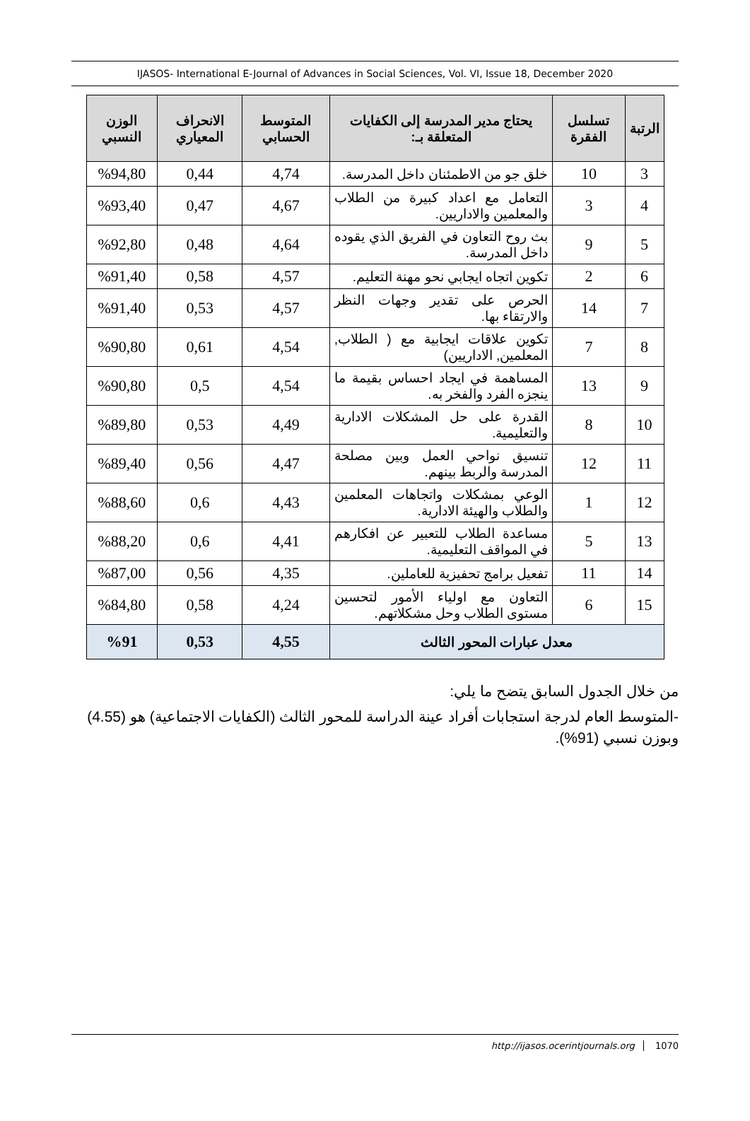IJASOS- International E-Journal of Advances in Social Sciences, Vol. VI, Issue 18, December 2020
| الرتبة | تسلسل الفقرة | يحتاج مدير المدرسة إلى الكفايات المتعلقة بـ: | المتوسط الحسابي | الانحراف المعياري | الوزن النسبي |
| --- | --- | --- | --- | --- | --- |
| 3 | 10 | خلق جو من الاطمئنان داخل المدرسة. | 4,74 | 0,44 | %94,80 |
| 4 | 3 | التعامل مع اعداد كبيرة من الطلاب والمعلمين والاداريين. | 4,67 | 0,47 | %93,40 |
| 5 | 9 | بث روح التعاون في الفريق الذي يقوده داخل المدرسة. | 4,64 | 0,48 | %92,80 |
| 6 | 2 | تكوين اتجاه ايجابي نحو مهنة التعليم. | 4,57 | 0,58 | %91,40 |
| 7 | 14 | الحرص على تقدير وجهات النظر والارتقاء بها. | 4,57 | 0,53 | %91,40 |
| 8 | 7 | تكوين علاقات ايجابية مع ( الطلاب, المعلمين, الاداريين) | 4,54 | 0,61 | %90,80 |
| 9 | 13 | المساهمة في ايجاد احساس بقيمة ما ينجزه الفرد والفخر به. | 4,54 | 0,5 | %90,80 |
| 10 | 8 | القدرة على حل المشكلات الادارية والتعليمية. | 4,49 | 0,53 | %89,80 |
| 11 | 12 | تنسيق نواحي العمل وبين مصلحة المدرسة والربط بينهم. | 4,47 | 0,56 | %89,40 |
| 12 | 1 | الوعي بمشكلات واتجاهات المعلمين والطلاب والهيئة الادارية. | 4,43 | 0,6 | %88,60 |
| 13 | 5 | مساعدة الطلاب للتعبير عن افكارهم في المواقف التعليمية. | 4,41 | 0,6 | %88,20 |
| 14 | 11 | تفعيل برامج تحفيزية للعاملين. | 4,35 | 0,56 | %87,00 |
| 15 | 6 | التعاون مع اولياء الأمور لتحسين مستوى الطلاب وحل مشكلاتهم. | 4,24 | 0,58 | %84,80 |
| معدل عبارات المحور الثالث | | | 4,55 | 0,53 | %91 |
من خلال الجدول السابق يتضح ما يلي:
-المتوسط العام لدرجة استجابات أفراد عينة الدراسة للمحور الثالث (الكفايات الاجتماعية) هو (4.55) وبوزن نسبي (91%).
http://ijasos.ocerintjournals.org 1070